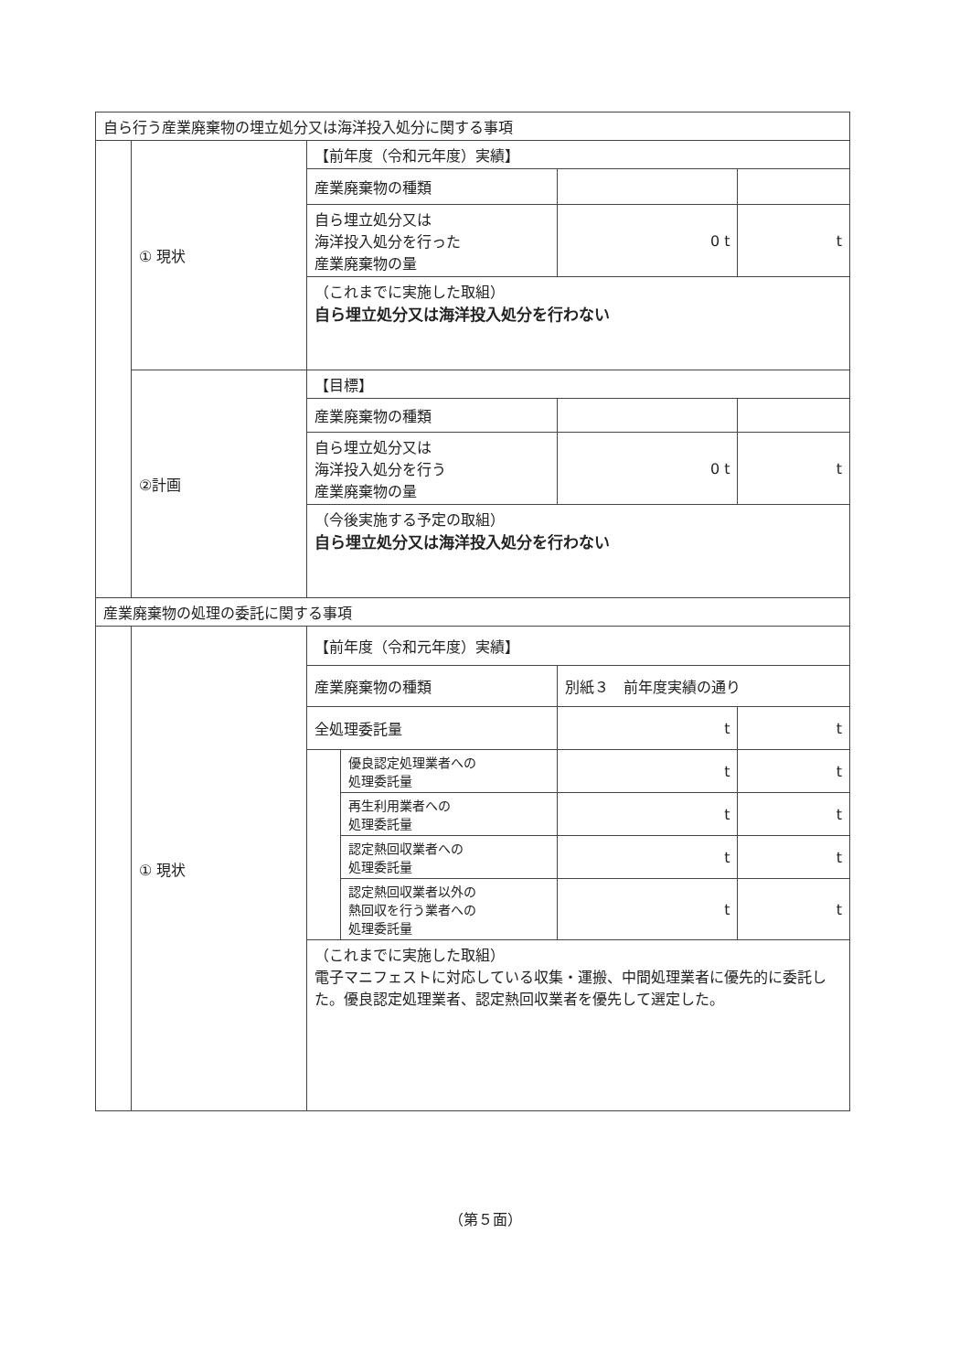| 自ら行う産業廃棄物の埋立処分又は海洋投入処分に関する事項 | | | | | |
| | ① 現状 | 【前年度（令和元年度）実績】 | | | |
| | | 産業廃棄物の種類 | | | |
| | | 自ら埋立処分又は 海洋投入処分を行った 産業廃棄物の量 | | 0 t | t |
| | | （これまでに実施した取組） 自ら埋立処分又は海洋投入処分を行わない | | | |
| | ②計画 | 【目標】 | | | |
| | | 産業廃棄物の種類 | | | |
| | | 自ら埋立処分又は 海洋投入処分を行う 産業廃棄物の量 | | 0 t | t |
| | | （今後実施する予定の取組） 自ら埋立処分又は海洋投入処分を行わない | | | |
| 産業廃棄物の処理の委託に関する事項 | | | | | |
| | ① 現状 | 【前年度（令和元年度）実績】 | | | |
| | | 産業廃棄物の種類 | | 別紙３ 前年度実績の通り | |
| | | 全処理委託量 | | t | t |
| | | | 優良認定処理業者への 処理委託量 | t | t |
| | | | 再生利用業者への 処理委託量 | t | t |
| | | | 認定熱回収業者への 処理委託量 | t | t |
| | | | 認定熱回収業者以外の 熱回収を行う業者への 処理委託量 | t | t |
| | | （これまでに実施した取組） 電子マニフェストに対応している収集・運搬、中間処理業者に優先的に委託した。優良認定処理業者、認定熱回収業者を優先して選定した。 | | | |
（第５面）